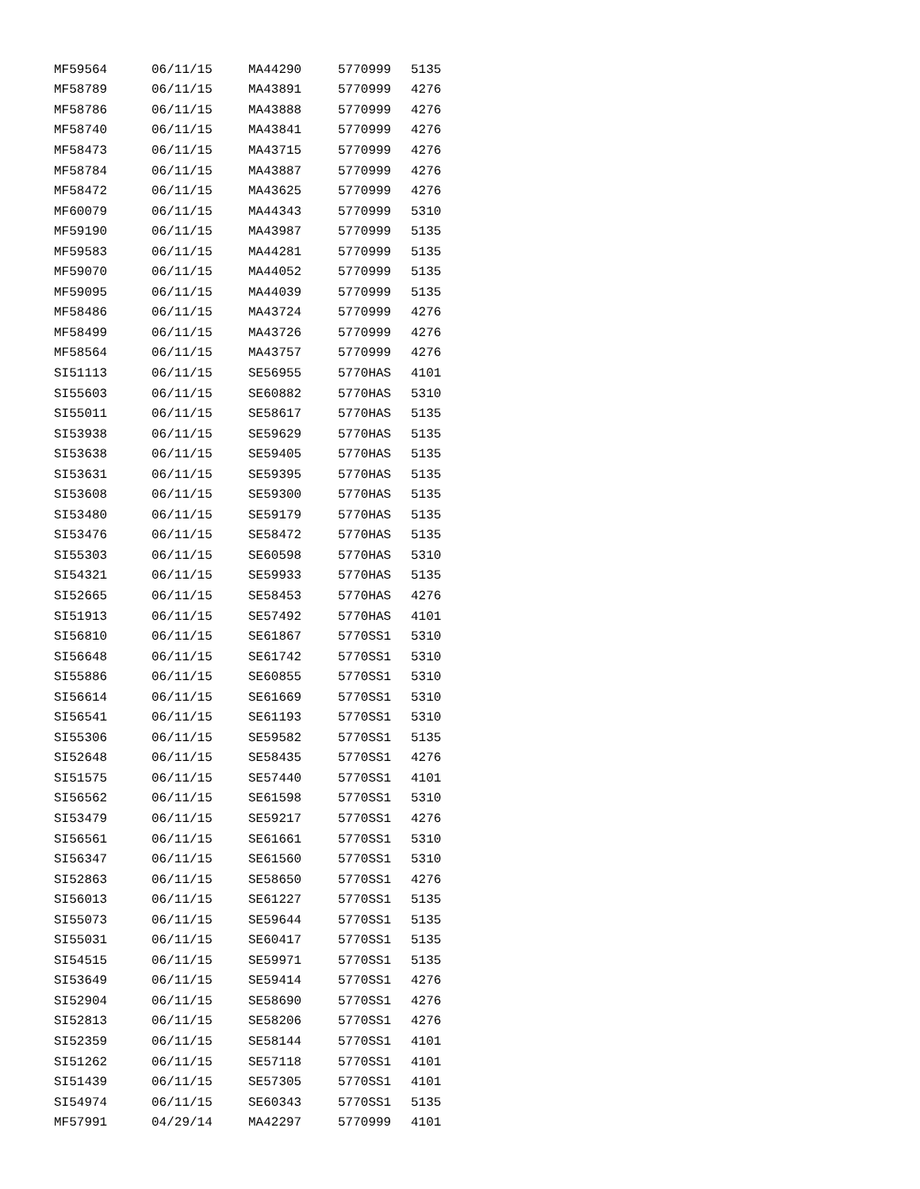| MF59564 | 06/11/15 | MA44290 | 5770999 | 5135 |
| MF58789 | 06/11/15 | MA43891 | 5770999 | 4276 |
| MF58786 | 06/11/15 | MA43888 | 5770999 | 4276 |
| MF58740 | 06/11/15 | MA43841 | 5770999 | 4276 |
| MF58473 | 06/11/15 | MA43715 | 5770999 | 4276 |
| MF58784 | 06/11/15 | MA43887 | 5770999 | 4276 |
| MF58472 | 06/11/15 | MA43625 | 5770999 | 4276 |
| MF60079 | 06/11/15 | MA44343 | 5770999 | 5310 |
| MF59190 | 06/11/15 | MA43987 | 5770999 | 5135 |
| MF59583 | 06/11/15 | MA44281 | 5770999 | 5135 |
| MF59070 | 06/11/15 | MA44052 | 5770999 | 5135 |
| MF59095 | 06/11/15 | MA44039 | 5770999 | 5135 |
| MF58486 | 06/11/15 | MA43724 | 5770999 | 4276 |
| MF58499 | 06/11/15 | MA43726 | 5770999 | 4276 |
| MF58564 | 06/11/15 | MA43757 | 5770999 | 4276 |
| SI51113 | 06/11/15 | SE56955 | 5770HAS | 4101 |
| SI55603 | 06/11/15 | SE60882 | 5770HAS | 5310 |
| SI55011 | 06/11/15 | SE58617 | 5770HAS | 5135 |
| SI53938 | 06/11/15 | SE59629 | 5770HAS | 5135 |
| SI53638 | 06/11/15 | SE59405 | 5770HAS | 5135 |
| SI53631 | 06/11/15 | SE59395 | 5770HAS | 5135 |
| SI53608 | 06/11/15 | SE59300 | 5770HAS | 5135 |
| SI53480 | 06/11/15 | SE59179 | 5770HAS | 5135 |
| SI53476 | 06/11/15 | SE58472 | 5770HAS | 5135 |
| SI55303 | 06/11/15 | SE60598 | 5770HAS | 5310 |
| SI54321 | 06/11/15 | SE59933 | 5770HAS | 5135 |
| SI52665 | 06/11/15 | SE58453 | 5770HAS | 4276 |
| SI51913 | 06/11/15 | SE57492 | 5770HAS | 4101 |
| SI56810 | 06/11/15 | SE61867 | 5770SS1 | 5310 |
| SI56648 | 06/11/15 | SE61742 | 5770SS1 | 5310 |
| SI55886 | 06/11/15 | SE60855 | 5770SS1 | 5310 |
| SI56614 | 06/11/15 | SE61669 | 5770SS1 | 5310 |
| SI56541 | 06/11/15 | SE61193 | 5770SS1 | 5310 |
| SI55306 | 06/11/15 | SE59582 | 5770SS1 | 5135 |
| SI52648 | 06/11/15 | SE58435 | 5770SS1 | 4276 |
| SI51575 | 06/11/15 | SE57440 | 5770SS1 | 4101 |
| SI56562 | 06/11/15 | SE61598 | 5770SS1 | 5310 |
| SI53479 | 06/11/15 | SE59217 | 5770SS1 | 4276 |
| SI56561 | 06/11/15 | SE61661 | 5770SS1 | 5310 |
| SI56347 | 06/11/15 | SE61560 | 5770SS1 | 5310 |
| SI52863 | 06/11/15 | SE58650 | 5770SS1 | 4276 |
| SI56013 | 06/11/15 | SE61227 | 5770SS1 | 5135 |
| SI55073 | 06/11/15 | SE59644 | 5770SS1 | 5135 |
| SI55031 | 06/11/15 | SE60417 | 5770SS1 | 5135 |
| SI54515 | 06/11/15 | SE59971 | 5770SS1 | 5135 |
| SI53649 | 06/11/15 | SE59414 | 5770SS1 | 4276 |
| SI52904 | 06/11/15 | SE58690 | 5770SS1 | 4276 |
| SI52813 | 06/11/15 | SE58206 | 5770SS1 | 4276 |
| SI52359 | 06/11/15 | SE58144 | 5770SS1 | 4101 |
| SI51262 | 06/11/15 | SE57118 | 5770SS1 | 4101 |
| SI51439 | 06/11/15 | SE57305 | 5770SS1 | 4101 |
| SI54974 | 06/11/15 | SE60343 | 5770SS1 | 5135 |
| MF57991 | 04/29/14 | MA42297 | 5770999 | 4101 |